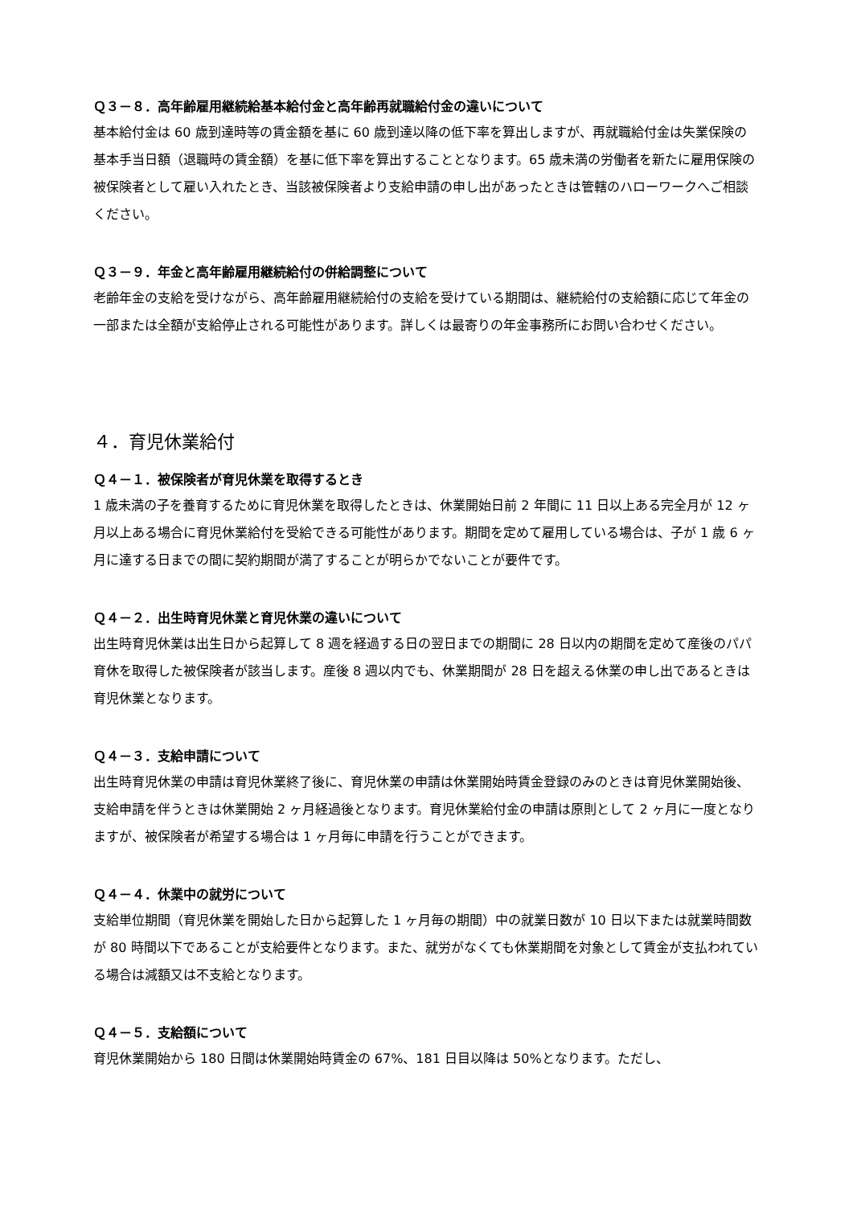Ｑ３－８．高年齢雇用継続給基本給付金と高年齢再就職給付金の違いについて
基本給付金は 60 歳到達時等の賃金額を基に 60 歳到達以降の低下率を算出しますが、再就職給付金は失業保険の基本手当日額（退職時の賃金額）を基に低下率を算出することとなります。65 歳未満の労働者を新たに雇用保険の被保険者として雇い入れたとき、当該被保険者より支給申請の申し出があったときは管轄のハローワークへご相談ください。
Ｑ３－９．年金と高年齢雇用継続給付の併給調整について
老齢年金の支給を受けながら、高年齢雇用継続給付の支給を受けている期間は、継続給付の支給額に応じて年金の一部または全額が支給停止される可能性があります。詳しくは最寄りの年金事務所にお問い合わせください。
４．育児休業給付
Ｑ４－１．被保険者が育児休業を取得するとき
1 歳未満の子を養育するために育児休業を取得したときは、休業開始日前 2 年間に 11 日以上ある完全月が 12 ヶ月以上ある場合に育児休業給付を受給できる可能性があります。期間を定めて雇用している場合は、子が 1 歳 6 ヶ月に達する日までの間に契約期間が満了することが明らかでないことが要件です。
Ｑ４－２．出生時育児休業と育児休業の違いについて
出生時育児休業は出生日から起算して 8 週を経過する日の翌日までの期間に 28 日以内の期間を定めて産後のパパ育休を取得した被保険者が該当します。産後 8 週以内でも、休業期間が 28 日を超える休業の申し出であるときは育児休業となります。
Ｑ４－３．支給申請について
出生時育児休業の申請は育児休業終了後に、育児休業の申請は休業開始時賃金登録のみのときは育児休業開始後、支給申請を伴うときは休業開始 2 ヶ月経過後となります。育児休業給付金の申請は原則として 2 ヶ月に一度となりますが、被保険者が希望する場合は 1 ヶ月毎に申請を行うことができます。
Ｑ４－４．休業中の就労について
支給単位期間（育児休業を開始した日から起算した 1 ヶ月毎の期間）中の就業日数が 10 日以下または就業時間数が 80 時間以下であることが支給要件となります。また、就労がなくても休業期間を対象として賃金が支払われている場合は減額又は不支給となります。
Ｑ４－５．支給額について
育児休業開始から 180 日間は休業開始時賃金の 67%、181 日目以降は 50%となります。ただし、